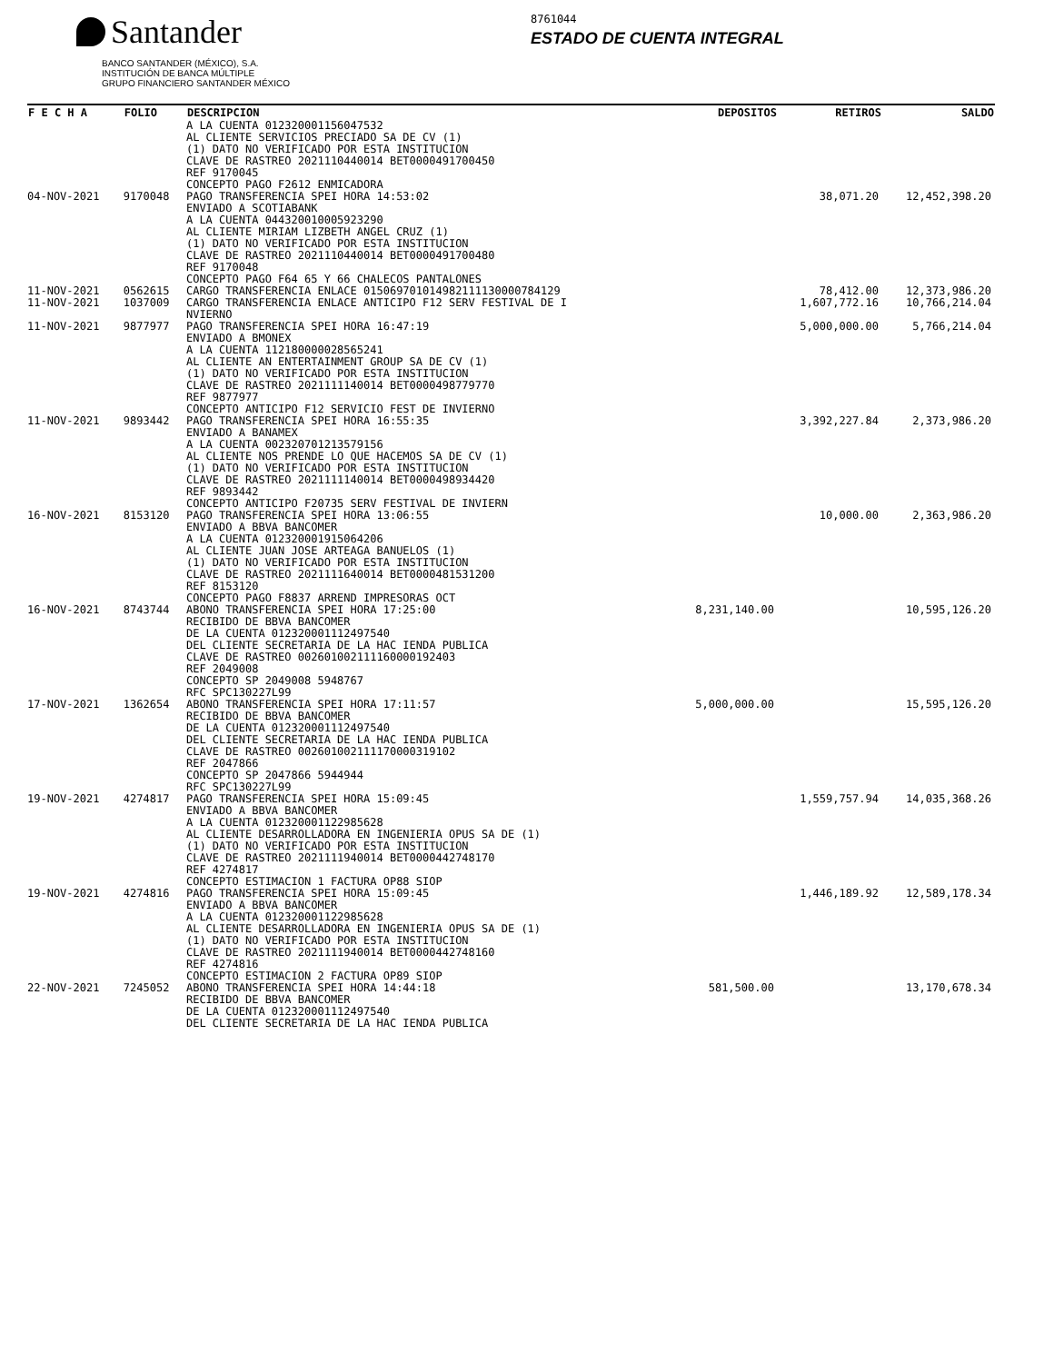Santander
BANCO SANTANDER (MÉXICO), S.A.
INSTITUCIÓN DE BANCA MÚLTIPLE
GRUPO FINANCIERO SANTANDER MÉXICO
8761044
ESTADO DE CUENTA INTEGRAL
| F E C H A | FOLIO | DESCRIPCION | DEPOSITOS | RETIROS | SALDO |
| --- | --- | --- | --- | --- | --- |
| | | A LA CUENTA 012320001156047532 AL CLIENTE SERVICIOS PRECIADO SA DE CV (1) (1) DATO NO VERIFICADO POR ESTA INSTITUCION CLAVE DE RASTREO 2021110440014 BET0000491700450 REF 9170045 CONCEPTO PAGO F2612 ENMICADORA | | | |
| 04-NOV-2021 | 9170048 | PAGO TRANSFERENCIA SPEI HORA 14:53:02 ENVIADO A SCOTIABANK A LA CUENTA 044320010005923290 AL CLIENTE MIRIAM LIZBETH ANGEL CRUZ (1) (1) DATO NO VERIFICADO POR ESTA INSTITUCION CLAVE DE RASTREO 2021110440014 BET0000491700480 REF 9170048 CONCEPTO PAGO F64 65 Y 66 CHALECOS PANTALONES | | 38,071.20 | 12,452,398.20 |
| 11-NOV-2021 | 0562615 | CARGO TRANSFERENCIA ENLACE 015069701014982111130000784129 | | 78,412.00 | 12,373,986.20 |
| 11-NOV-2021 | 1037009 | CARGO TRANSFERENCIA ENLACE ANTICIPO F12 SERV FESTIVAL DE I NVIERNO | | 1,607,772.16 | 10,766,214.04 |
| 11-NOV-2021 | 9877977 | PAGO TRANSFERENCIA SPEI HORA 16:47:19 ENVIADO A BMONEX A LA CUENTA 112180000028565241 AL CLIENTE AN ENTERTAINMENT GROUP SA DE CV (1) (1) DATO NO VERIFICADO POR ESTA INSTITUCION CLAVE DE RASTREO 2021111140014 BET0000498779770 REF 9877977 CONCEPTO ANTICIPO F12 SERVICIO FEST DE INVIERNO | | 5,000,000.00 | 5,766,214.04 |
| 11-NOV-2021 | 9893442 | PAGO TRANSFERENCIA SPEI HORA 16:55:35 ENVIADO A BANAMEX A LA CUENTA 002320701213579156 AL CLIENTE NOS PRENDE LO QUE HACEMOS SA DE CV (1) (1) DATO NO VERIFICADO POR ESTA INSTITUCION CLAVE DE RASTREO 2021111140014 BET0000498934420 REF 9893442 CONCEPTO ANTICIPO F20735 SERV FESTIVAL DE INVIERN | | 3,392,227.84 | 2,373,986.20 |
| 16-NOV-2021 | 8153120 | PAGO TRANSFERENCIA SPEI HORA 13:06:55 ENVIADO A BBVA BANCOMER A LA CUENTA 012320001915064206 AL CLIENTE JUAN JOSE ARTEAGA BANUELOS (1) (1) DATO NO VERIFICADO POR ESTA INSTITUCION CLAVE DE RASTREO 2021111640014 BET0000481531200 REF 8153120 CONCEPTO PAGO F8837 ARREND IMPRESORAS OCT | | 10,000.00 | 2,363,986.20 |
| 16-NOV-2021 | 8743744 | ABONO TRANSFERENCIA SPEI HORA 17:25:00 RECIBIDO DE BBVA BANCOMER DE LA CUENTA 012320001112497540 DEL CLIENTE SECRETARIA DE LA HAC IENDA PUBLICA CLAVE DE RASTREO 002601002111160000192403 REF 2049008 CONCEPTO SP 2049008 5948767 RFC SPC130227L99 | 8,231,140.00 | | 10,595,126.20 |
| 17-NOV-2021 | 1362654 | ABONO TRANSFERENCIA SPEI HORA 17:11:57 RECIBIDO DE BBVA BANCOMER DE LA CUENTA 012320001112497540 DEL CLIENTE SECRETARIA DE LA HAC IENDA PUBLICA CLAVE DE RASTREO 002601002111170000319102 REF 2047866 CONCEPTO SP 2047866 5944944 RFC SPC130227L99 | 5,000,000.00 | | 15,595,126.20 |
| 19-NOV-2021 | 4274817 | PAGO TRANSFERENCIA SPEI HORA 15:09:45 ENVIADO A BBVA BANCOMER A LA CUENTA 012320001122985628 AL CLIENTE DESARROLLADORA EN INGENIERIA OPUS SA DE (1) (1) DATO NO VERIFICADO POR ESTA INSTITUCION CLAVE DE RASTREO 2021111940014 BET0000442748170 REF 4274817 CONCEPTO ESTIMACION 1 FACTURA OP88 SIOP | | 1,559,757.94 | 14,035,368.26 |
| 19-NOV-2021 | 4274816 | PAGO TRANSFERENCIA SPEI HORA 15:09:45 ENVIADO A BBVA BANCOMER A LA CUENTA 012320001122985628 AL CLIENTE DESARROLLADORA EN INGENIERIA OPUS SA DE (1) (1) DATO NO VERIFICADO POR ESTA INSTITUCION CLAVE DE RASTREO 2021111940014 BET0000442748160 REF 4274816 CONCEPTO ESTIMACION 2 FACTURA OP89 SIOP | | 1,446,189.92 | 12,589,178.34 |
| 22-NOV-2021 | 7245052 | ABONO TRANSFERENCIA SPEI HORA 14:44:18 RECIBIDO DE BBVA BANCOMER DE LA CUENTA 012320001112497540 DEL CLIENTE SECRETARIA DE LA HAC IENDA PUBLICA | 581,500.00 | | 13,170,678.34 |